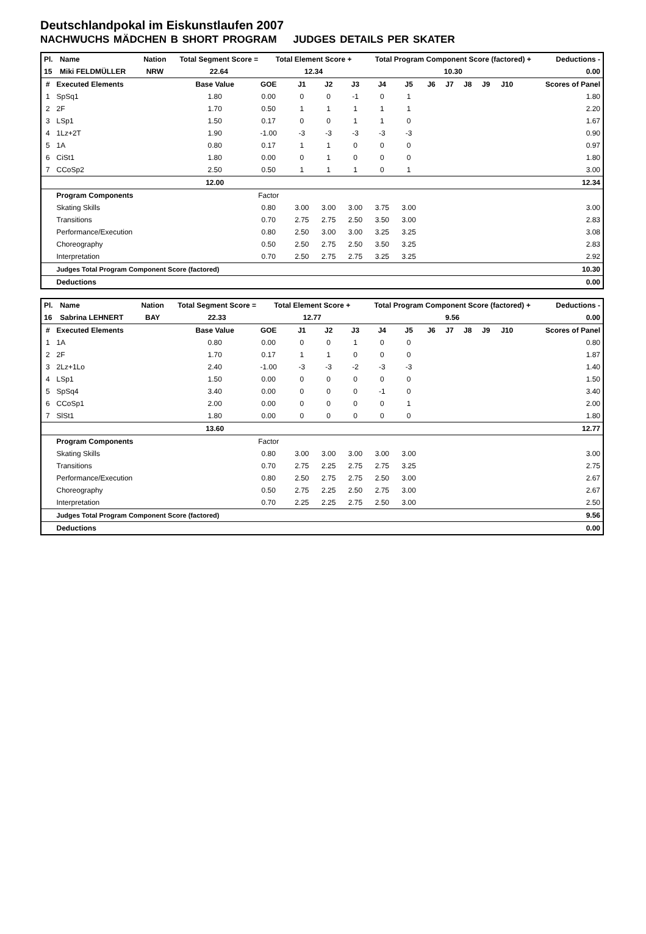Deutschlandpokal im Eiskunstlaufen 2007
NACHWUCHS MÄDCHEN B SHORT PROGRAM JUDGES DETAILS PER SKATER
| Pl. | Name | Nation | Total Segment Score = | Total Element Score + | Total Program Component Score (factored) + | Deductions - |
| --- | --- | --- | --- | --- | --- | --- |
| 15 | Miki FELDMÜLLER | NRW | 22.64 | 12.34 | 10.30 | 0.00 |
| # | Executed Elements | Base Value | GOE | J1 | J2 | J3 | J4 | J5 | J6 | J7 | J8 | J9 | J10 | Scores of Panel |
| --- | --- | --- | --- | --- | --- | --- | --- | --- | --- | --- | --- | --- | --- | --- |
| 1 | SpSq1 | 1.80 | 0.00 | 0 | 0 | -1 | 0 | 1 | | | | | | 1.80 |
| 2 | 2F | 1.70 | 0.50 | 1 | 1 | 1 | 1 | 1 | | | | | | 2.20 |
| 3 | LSp1 | 1.50 | 0.17 | 0 | 0 | 1 | 1 | 0 | | | | | | 1.67 |
| 4 | 1Lz+2T | 1.90 | -1.00 | -3 | -3 | -3 | -3 | -3 | | | | | | 0.90 |
| 5 | 1A | 0.80 | 0.17 | 1 | 1 | 0 | 0 | 0 | | | | | | 0.97 |
| 6 | CiSt1 | 1.80 | 0.00 | 0 | 1 | 0 | 0 | 0 | | | | | | 1.80 |
| 7 | CCoSp2 | 2.50 | 0.50 | 1 | 1 | 1 | 0 | 1 | | | | | | 3.00 |
| | | 12.00 | 12.34 | | | | | | | | | | | |
| | Program Components | | Factor | | | | | | | | | | | |
| | Skating Skills | | 0.80 | 3.00 | 3.00 | 3.00 | 3.75 | 3.00 | | | | | | 3.00 |
| | Transitions | | 0.70 | 2.75 | 2.75 | 2.50 | 3.50 | 3.00 | | | | | | 2.83 |
| | Performance/Execution | | 0.80 | 2.50 | 3.00 | 3.00 | 3.25 | 3.25 | | | | | | 3.08 |
| | Choreography | | 0.50 | 2.50 | 2.75 | 2.50 | 3.50 | 3.25 | | | | | | 2.83 |
| | Interpretation | | 0.70 | 2.50 | 2.75 | 2.75 | 3.25 | 3.25 | | | | | | 2.92 |
| | Judges Total Program Component Score (factored) | | | 10.30 | | | | | | | | | | |
| | Deductions | 0.00 | | | | | | | | | | | | |
| Pl. | Name | Nation | Total Segment Score = | Total Element Score + | Total Program Component Score (factored) + | Deductions - |
| --- | --- | --- | --- | --- | --- | --- |
| 16 | Sabrina LEHNERT | BAY | 22.33 | 12.77 | 9.56 | 0.00 |
| # | Executed Elements | Base Value | GOE | J1 | J2 | J3 | J4 | J5 | J6 | J7 | J8 | J9 | J10 | Scores of Panel |
| --- | --- | --- | --- | --- | --- | --- | --- | --- | --- | --- | --- | --- | --- | --- |
| 1 | 1A | 0.80 | 0.00 | 0 | 0 | 1 | 0 | 0 | | | | | | 0.80 |
| 2 | 2F | 1.70 | 0.17 | 1 | 1 | 0 | 0 | 0 | | | | | | 1.87 |
| 3 | 2Lz+1Lo | 2.40 | -1.00 | -3 | -3 | -2 | -3 | -3 | | | | | | 1.40 |
| 4 | LSp1 | 1.50 | 0.00 | 0 | 0 | 0 | 0 | 0 | | | | | | 1.50 |
| 5 | SpSq4 | 3.40 | 0.00 | 0 | 0 | 0 | -1 | 0 | | | | | | 3.40 |
| 6 | CCoSp1 | 2.00 | 0.00 | 0 | 0 | 0 | 0 | 1 | | | | | | 2.00 |
| 7 | SlSt1 | 1.80 | 0.00 | 0 | 0 | 0 | 0 | 0 | | | | | | 1.80 |
| | | 13.60 | 12.77 | | | | | | | | | | | |
| | Program Components | | Factor | | | | | | | | | | | |
| | Skating Skills | | 0.80 | 3.00 | 3.00 | 3.00 | 3.00 | 3.00 | | | | | | 3.00 |
| | Transitions | | 0.70 | 2.75 | 2.25 | 2.75 | 2.75 | 3.25 | | | | | | 2.75 |
| | Performance/Execution | | 0.80 | 2.50 | 2.75 | 2.75 | 2.50 | 3.00 | | | | | | 2.67 |
| | Choreography | | 0.50 | 2.75 | 2.25 | 2.50 | 2.75 | 3.00 | | | | | | 2.67 |
| | Interpretation | | 0.70 | 2.25 | 2.25 | 2.75 | 2.50 | 3.00 | | | | | | 2.50 |
| | Judges Total Program Component Score (factored) | | | 9.56 | | | | | | | | | | |
| | Deductions | 0.00 | | | | | | | | | | | | |